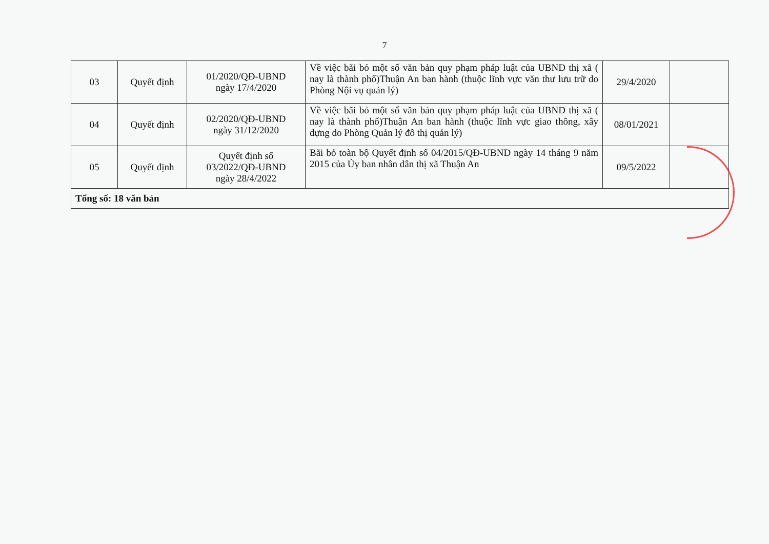7
| 03 | Quyết định | 01/2020/QĐ-UBND ngày 17/4/2020 | Về việc bãi bỏ một số văn bản quy phạm pháp luật của UBND thị xã ( nay là thành phố)Thuận An ban hành (thuộc lĩnh vực văn thư lưu trữ do Phòng Nội vụ quản lý) | 29/4/2020 | |
| 04 | Quyết định | 02/2020/QĐ-UBND ngày 31/12/2020 | Về việc bãi bỏ một số văn bản quy phạm pháp luật của UBND thị xã ( nay là thành phố)Thuận An ban hành (thuộc lĩnh vực giao thông, xây dựng do Phòng Quản lý đô thị quản lý) | 08/01/2021 | |
| 05 | Quyết định | Quyết định số 03/2022/QĐ-UBND ngày 28/4/2022 | Bãi bỏ toàn bộ Quyết định số 04/2015/QĐ-UBND ngày 14 tháng 9 năm 2015 của Ủy ban nhân dân thị xã Thuận An | 09/5/2022 | |
| Tổng số: 18 văn bản | | | | | |